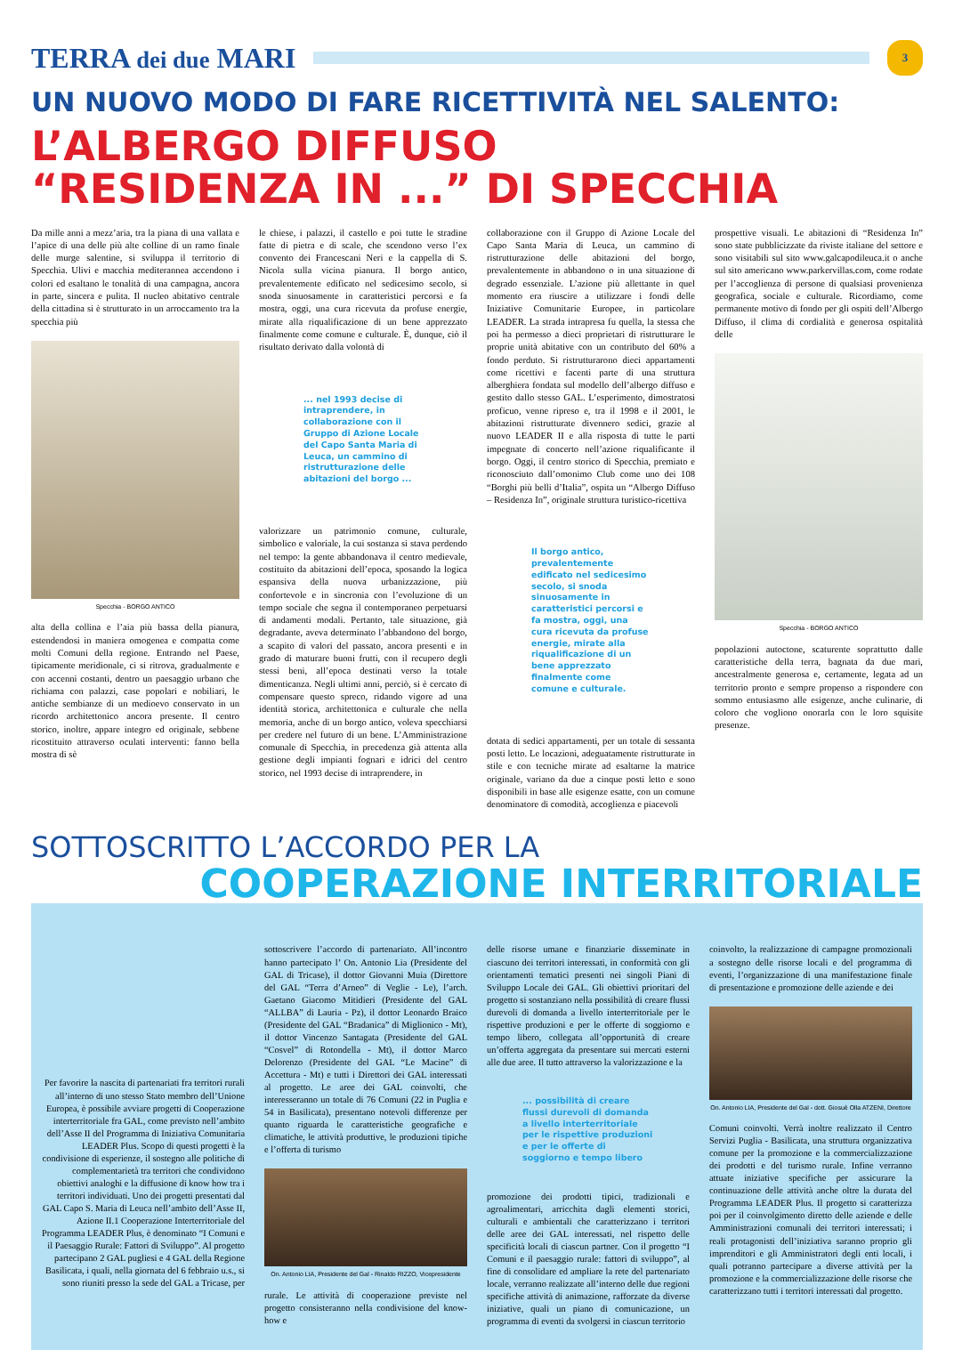TERRA dei due MARI
3
UN NUOVO MODO DI FARE RICETTIVITÀ NEL SALENTO:
L’ALBERGO DIFFUSO
“RESIDENZA IN ...” DI SPECCHIA
Da mille anni a mezz’aria, tra la piana di una vallata e l’apice di una delle più alte colline di un ramo finale delle murge salentine, si sviluppa il territorio di Specchia. Ulivi e macchia mediterannea accendono i colori ed esaltano le tonalità di una campagna, ancora in parte, sincera e pulita. Il nucleo abitativo centrale della cittadina si è strutturato in un arroccamento tra la specchia più
Specchia - BORGO ANTICO
alta della collina e l’aia più bassa della pianura, estendendosi in maniera omogenea e compatta come molti Comuni della regione. Entrando nel Paese, tipicamente meridionale, ci si ritrova, gradualmente e con accenni costanti, dentro un paesaggio urbano che richiama con palazzi, case popolari e nobiliari, le antiche sembianze di un medioevo conservato in un ricordo architettonico ancora presente. Il centro storico, inoltre, appare integro ed originale, sebbene ricostituito attraverso oculati interventi: fanno bella mostra di sè
le chiese, i palazzi, il castello e poi tutte le stradine fatte di pietra e di scale, che scendono verso l’ex convento dei Francescani Neri e la cappella di S. Nicola sulla vicina pianura. Il borgo antico, prevalentemente edificato nel sedicesimo secolo, si snoda sinuosamente in caratteristici percorsi e fa mostra, oggi, una cura ricevuta da profuse energie, mirate alla riqualificazione di un bene apprezzato finalmente come comune e culturale. È, dunque, ciò il risultato derivato dalla volontà di
... nel 1993 decise di intraprendere, in collaborazione con il Gruppo di Azione Locale del Capo Santa Maria di Leuca, un cammino di ristrutturazione delle abitazioni del borgo ...
valorizzare un patrimonio comune, culturale, simbolico e valoriale, la cui sostanza si stava perdendo nel tempo: la gente abbandonava il centro medievale, costituito da abitazioni dell’epoca, sposando la logica espansiva della nuova urbanizzazione, più confortevole e in sincronia con l’evoluzione di un tempo sociale che segna il contemporaneo perpetuarsi di andamenti modali. Pertanto, tale situazione, già degradante, aveva determinato l’abbandono del borgo, a scapito di valori del passato, ancora presenti e in grado di maturare buoni frutti, con il recupero degli stessi beni, all’epoca destinati verso la totale dimenticanza. Negli ultimi anni, perciò, si è cercato di compensare questo spreco, ridando vigore ad una identità storica, architettonica e culturale che nella memoria, anche di un borgo antico, voleva specchiarsi per credere nel futuro di un bene. L’Amministrazione comunale di Specchia, in precedenza già attenta alla gestione degli impianti fognari e idrici del centro storico, nel 1993 decise di intraprendere, in
collaborazione con il Gruppo di Azione Locale del Capo Santa Maria di Leuca, un cammino di ristrutturazione delle abitazioni del borgo, prevalentemente in abbandono o in una situazione di degrado essenziale. L’azione più allettante in quel momento era riuscire a utilizzare i fondi delle Iniziative Comunitarie Europee, in particolare LEADER. La strada intrapresa fu quella, la stessa che poi ha permesso a dieci proprietari di ristrutturare le proprie unità abitative con un contributo del 60% a fondo perduto. Si ristrutturarono dieci appartamenti come ricettivi e facenti parte di una struttura alberghiera fondata sul modello dell’albergo diffuso e gestito dallo stesso GAL. L’esperimento, dimostratosi proficuo, venne ripreso e, tra il 1998 e il 2001, le abitazioni ristrutturate divennero sedici, grazie al nuovo LEADER II e alla risposta di tutte le parti impegnate di concerto nell’azione riqualificante il borgo. Oggi, il centro storico di Specchia, premiato e riconosciuto dall’omonimo Club come uno dei 108 “Borghi più belli d’Italia”, ospita un “Albergo Diffuso – Residenza In”, originale struttura turistico-ricettiva
Il borgo antico, prevalentemente edificato nel sedicesimo secolo, si snoda sinuosamente in caratteristici percorsi e fa mostra, oggi, una cura ricevuta da profuse energie, mirate alla riqualificazione di un bene apprezzato finalmente come comune e culturale.
dotata di sedici appartamenti, per un totale di sessanta posti letto. Le locazioni, adeguatamente ristrutturate in stile e con tecniche mirate ad esaltarne la matrice originale, variano da due a cinque posti letto e sono disponibili in base alle esigenze esatte, con un comune denominatore di comodità, accoglienza e piacevoli
prospettive visuali. Le abitazioni di “Residenza In” sono state pubblicizzate da riviste italiane del settore e sono visitabili sul sito www.galcapodileuca.it o anche sul sito americano www.parkervillas.com, come rodate per l’accoglienza di persone di qualsiasi provenienza geografica, sociale e culturale. Ricordiamo, come permanente motivo di fondo per gli ospiti dell’Albergo Diffuso, il clima di cordialità e generosa ospitalità delle
Specchia - BORGO ANTICO
popolazioni autoctone, scaturente soprattutto dalle caratteristiche della terra, bagnata da due mari, ancestralmente generosa e, certamente, legata ad un territorio pronto e sempre propenso a rispondere con sommo entusiasmo alle esigenze, anche culinarie, di coloro che vogliono onorarla con le loro squisite presenze.
SOTTOSCRITTO L’ACCORDO PER LA
COOPERAZIONE INTERRITORIALE
Per favorire la nascita di partenariati fra territori rurali all’interno di uno stesso Stato membro dell’Unione Europea, è possibile avviare progetti di Cooperazione interterritoriale fra GAL, come previsto nell’ambito dell’Asse II del Programma di Iniziativa Comunitaria LEADER Plus. Scopo di questi progetti è la condivisione di esperienze, il sostegno alle politiche di complementarietà tra territori che condividono obiettivi analoghi e la diffusione di know how tra i territori individuati. Uno dei progetti presentati dal GAL Capo S. Maria di Leuca nell’ambito dell’Asse II, Azione II.1 Cooperazione Interterritoriale del Programma LEADER Plus, è denominato “I Comuni e il Paesaggio Rurale: Fattori di Sviluppo”. Al progetto partecipano 2 GAL pugliesi e 4 GAL della Regione Basilicata, i quali, nella giornata del 6 febbraio u.s., si sono riuniti presso la sede del GAL a Tricase, per
sottoscrivere l’accordo di partenariato. All’incontro hanno partecipato l’ On. Antonio Lia (Presidente del GAL di Tricase), il dottor Giovanni Muia (Direttore del GAL “Terra d’Arneo” di Veglie - Le), l’arch. Gaetano Giacomo Mitidieri (Presidente del GAL “ALLBA” di Lauria - Pz), il dottor Leonardo Braico (Presidente del GAL “Bradanica” di Miglionico - Mt), il dottor Vincenzo Santagata (Presidente del GAL “Cosvel” di Rotondella - Mt), il dottor Marco Delorenzo (Presidente del GAL “Le Macine” di Accettura - Mt) e tutti i Direttori dei GAL interessati al progetto. Le aree dei GAL coinvolti, che interesseranno un totale di 76 Comuni (22 in Puglia e 54 in Basilicata), presentano notevoli differenze per quanto riguarda le caratteristiche geografiche e climatiche, le attività produttive, le produzioni tipiche e l’offerta di turismo
On. Antonio LIA, Presidente del Gal - Rinaldo RIZZO, Vicepresidente
rurale. Le attività di cooperazione previste nel progetto consisteranno nella condivisione del know-how e
delle risorse umane e finanziarie disseminate in ciascuno dei territori interessati, in conformità con gli orientamenti tematici presenti nei singoli Piani di Sviluppo Locale dei GAL. Gli obiettivi prioritari del progetto si sostanziano nella possibilità di creare flussi durevoli di domanda a livello interterritoriale per le rispettive produzioni e per le offerte di soggiorno e tempo libero, collegata all’opportunità di creare un’offerta aggregata da presentare sui mercati esterni alle due aree. Il tutto attraverso la valorizzazione e la
... possibilità di creare flussi durevoli di domanda a livello interterritoriale per le rispettive produzioni e per le offerte di soggiorno e tempo libero
promozione dei prodotti tipici, tradizionali e agroalimentari, arricchita dagli elementi storici, culturali e ambientali che caratterizzano i territori delle aree dei GAL interessati, nel rispetto delle specificità locali di ciascun partner. Con il progetto “I Comuni e il paesaggio rurale: fattori di sviluppo”, al fine di consolidare ed ampliare la rete del partenariato locale, verranno realizzate all’interno delle due regioni specifiche attività di animazione, rafforzate da diverse iniziative, quali un piano di comunicazione, un programma di eventi da svolgersi in ciascun territorio
coinvolto, la realizzazione di campagne promozionali a sostegno delle risorse locali e del programma di eventi, l’organizzazione di una manifestazione finale di presentazione e promozione delle aziende e dei
On. Antonio LIA, Presidente del Gal - dott. Giosuè Olla ATZENI, Direttore
Comuni coinvolti. Verrà inoltre realizzato il Centro Servizi Puglia - Basilicata, una struttura organizzativa comune per la promozione e la commercializzazione dei prodotti e del turismo rurale. Infine verranno attuate iniziative specifiche per assicurare la continuazione delle attività anche oltre la durata del Programma LEADER Plus. Il progetto si caratterizza poi per il coinvolgimento diretto delle aziende e delle Amministrazioni comunali dei territori interessati; i reali protagonisti dell’iniziativa saranno proprio gli imprenditori e gli Amministratori degli enti locali, i quali potranno partecipare a diverse attività per la promozione e la commercializzazione delle risorse che caratterizzano tutti i territori interessati dal progetto.